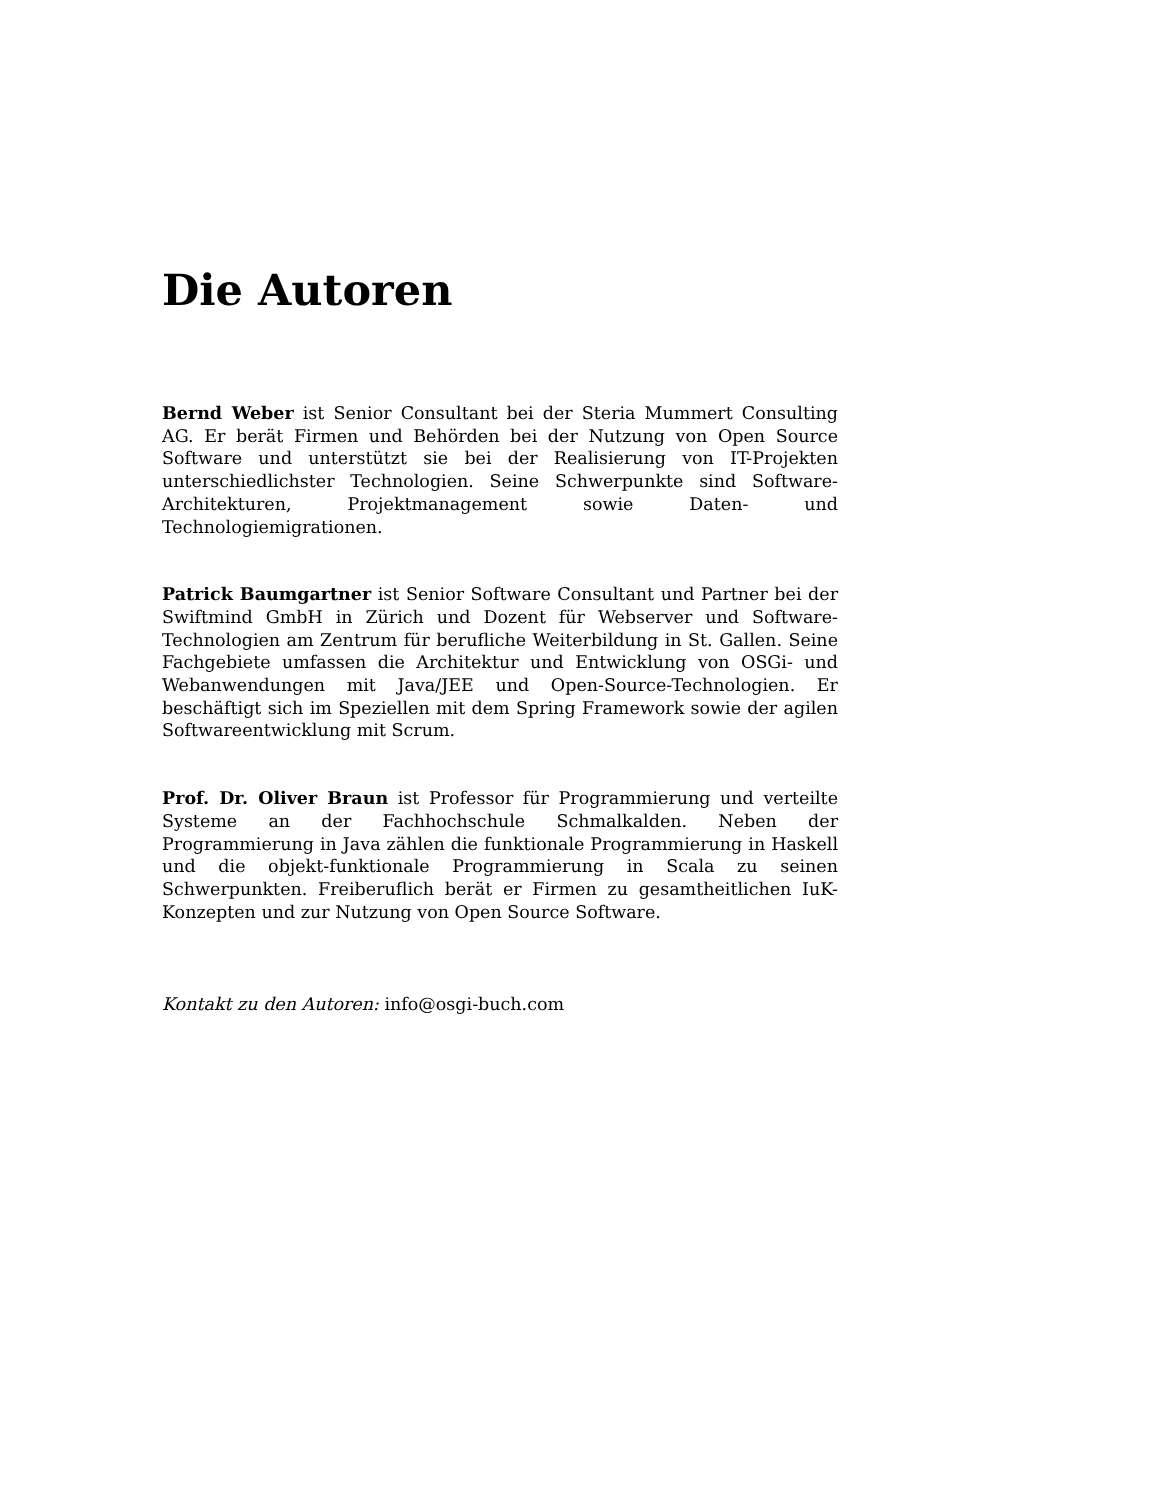Die Autoren
Bernd Weber ist Senior Consultant bei der Steria Mummert Consulting AG. Er berät Firmen und Behörden bei der Nutzung von Open Source Software und unterstützt sie bei der Realisierung von IT-Projekten unterschiedlichster Technologien. Seine Schwerpunkte sind Software-Architekturen, Projektmanagement sowie Daten- und Technologiemigrationen.
Patrick Baumgartner ist Senior Software Consultant und Partner bei der Swiftmind GmbH in Zürich und Dozent für Webserver und Software-Technologien am Zentrum für berufliche Weiterbildung in St. Gallen. Seine Fachgebiete umfassen die Architektur und Entwicklung von OSGi- und Webanwendungen mit Java/JEE und Open-Source-Technologien. Er beschäftigt sich im Speziellen mit dem Spring Framework sowie der agilen Softwareentwicklung mit Scrum.
Prof. Dr. Oliver Braun ist Professor für Programmierung und verteilte Systeme an der Fachhochschule Schmalkalden. Neben der Programmierung in Java zählen die funktionale Programmierung in Haskell und die objekt-funktionale Programmierung in Scala zu seinen Schwerpunkten. Freiberuflich berät er Firmen zu gesamtheitlichen IuK-Konzepten und zur Nutzung von Open Source Software.
Kontakt zu den Autoren: info@osgi-buch.com